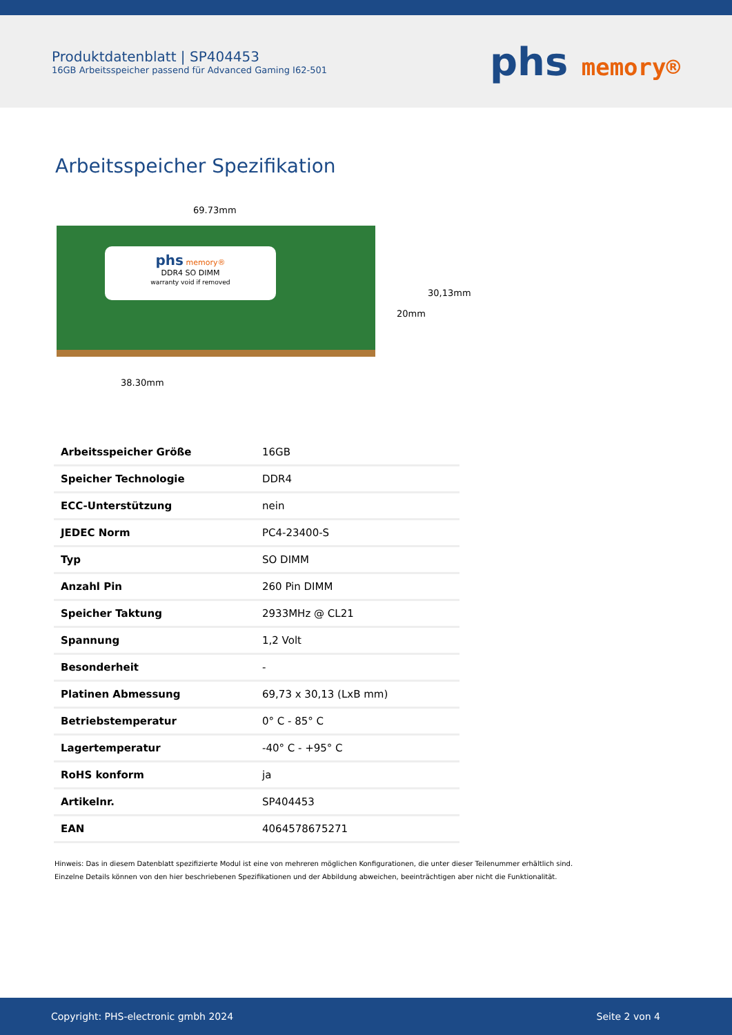Produktdatenblatt | SP404453
16GB Arbeitsspeicher passend für Advanced Gaming I62-501
phs memory®
Arbeitsspeicher Spezifikation
69.73mm
phs memory®
DDR4 SO DIMM
warranty void if removed
30,13mm
20mm
38.30mm
| Arbeitsspeicher Größe | 16GB |
| Speicher Technologie | DDR4 |
| ECC-Unterstützung | nein |
| JEDEC Norm | PC4-23400-S |
| Typ | SO DIMM |
| Anzahl Pin | 260 Pin DIMM |
| Speicher Taktung | 2933MHz @ CL21 |
| Spannung | 1,2 Volt |
| Besonderheit | - |
| Platinen Abmessung | 69,73 x 30,13 (LxB mm) |
| Betriebstemperatur | 0° C - 85° C |
| Lagertemperatur | -40° C - +95° C |
| RoHS konform | ja |
| Artikelnr. | SP404453 |
| EAN | 4064578675271 |
Hinweis: Das in diesem Datenblatt spezifizierte Modul ist eine von mehreren möglichen Konfigurationen, die unter dieser Teilenummer erhältlich sind.
Einzelne Details können von den hier beschriebenen Spezifikationen und der Abbildung abweichen, beeinträchtigen aber nicht die Funktionalität.
Copyright: PHS-electronic gmbh 2024 Seite 2 von 4